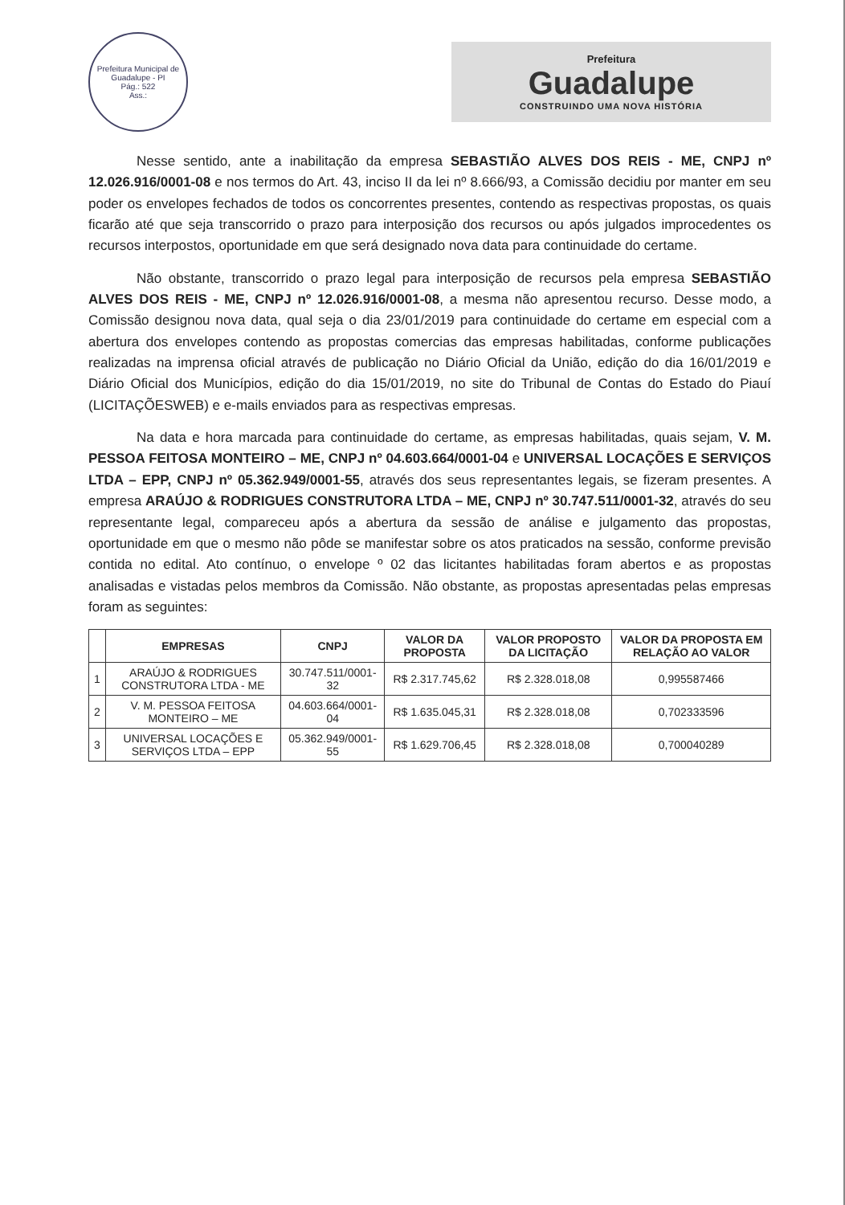Prefeitura Municipal de Guadalupe - PI
Pág.: 522
Ass.:
Prefeitura
Guadalupe
CONSTRUINDO UMA NOVA HISTÓRIA
Nesse sentido, ante a inabilitação da empresa SEBASTIÃO ALVES DOS REIS - ME, CNPJ nº 12.026.916/0001-08 e nos termos do Art. 43, inciso II da lei nº 8.666/93, a Comissão decidiu por manter em seu poder os envelopes fechados de todos os concorrentes presentes, contendo as respectivas propostas, os quais ficarão até que seja transcorrido o prazo para interposição dos recursos ou após julgados improcedentes os recursos interpostos, oportunidade em que será designado nova data para continuidade do certame.
Não obstante, transcorrido o prazo legal para interposição de recursos pela empresa SEBASTIÃO ALVES DOS REIS - ME, CNPJ nº 12.026.916/0001-08, a mesma não apresentou recurso. Desse modo, a Comissão designou nova data, qual seja o dia 23/01/2019 para continuidade do certame em especial com a abertura dos envelopes contendo as propostas comercias das empresas habilitadas, conforme publicações realizadas na imprensa oficial através de publicação no Diário Oficial da União, edição do dia 16/01/2019 e Diário Oficial dos Municípios, edição do dia 15/01/2019, no site do Tribunal de Contas do Estado do Piauí (LICITAÇÕESWEB) e e-mails enviados para as respectivas empresas.
Na data e hora marcada para continuidade do certame, as empresas habilitadas, quais sejam, V. M. PESSOA FEITOSA MONTEIRO – ME, CNPJ nº 04.603.664/0001-04 e UNIVERSAL LOCAÇÕES E SERVIÇOS LTDA – EPP, CNPJ nº 05.362.949/0001-55, através dos seus representantes legais, se fizeram presentes. A empresa ARAÚJO & RODRIGUES CONSTRUTORA LTDA – ME, CNPJ nº 30.747.511/0001-32, através do seu representante legal, compareceu após a abertura da sessão de análise e julgamento das propostas, oportunidade em que o mesmo não pôde se manifestar sobre os atos praticados na sessão, conforme previsão contida no edital. Ato contínuo, o envelope º 02 das licitantes habilitadas foram abertos e as propostas analisadas e vistadas pelos membros da Comissão. Não obstante, as propostas apresentadas pelas empresas foram as seguintes:
| | EMPRESAS | CNPJ | VALOR DA PROPOSTA | VALOR PROPOSTO DA LICITAÇÃO | VALOR DA PROPOSTA EM RELAÇÃO AO VALOR |
| --- | --- | --- | --- | --- | --- |
| 1 | ARAÚJO & RODRIGUES CONSTRUTORA LTDA - ME | 30.747.511/0001-32 | R$ 2.317.745,62 | R$ 2.328.018,08 | 0,995587466 |
| 2 | V. M. PESSOA FEITOSA MONTEIRO – ME | 04.603.664/0001-04 | R$ 1.635.045,31 | R$ 2.328.018,08 | 0,702333596 |
| 3 | UNIVERSAL LOCAÇÕES E SERVIÇOS LTDA – EPP | 05.362.949/0001-55 | R$ 1.629.706,45 | R$ 2.328.018,08 | 0,700040289 |